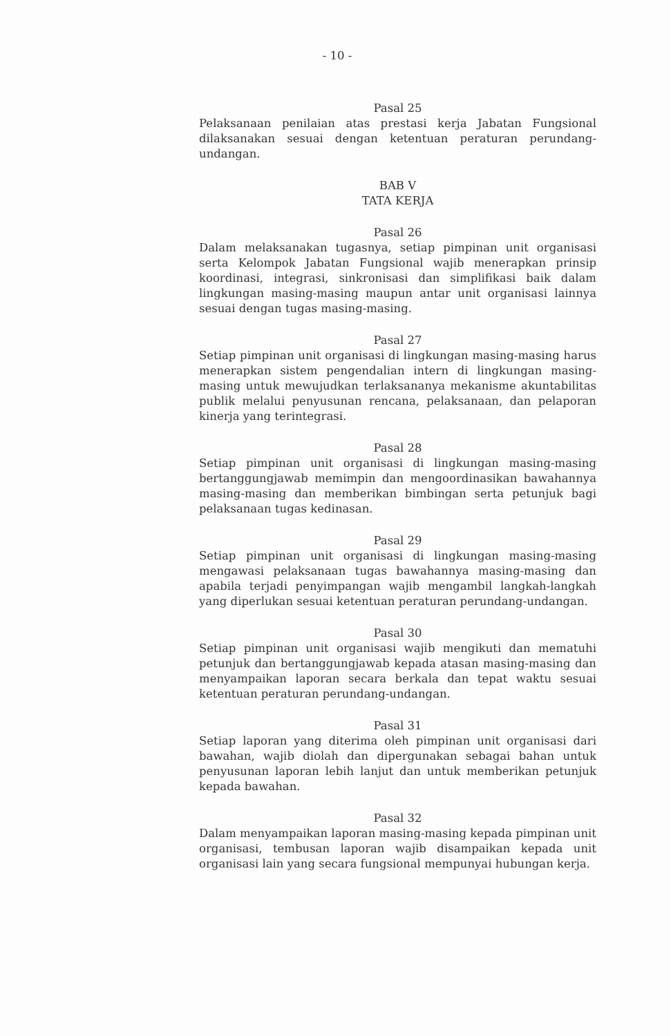- 10 -
Pasal 25
Pelaksanaan penilaian atas prestasi kerja Jabatan Fungsional dilaksanakan sesuai dengan ketentuan peraturan perundang-undangan.
BAB V
TATA KERJA
Pasal 26
Dalam melaksanakan tugasnya, setiap pimpinan unit organisasi serta Kelompok Jabatan Fungsional wajib menerapkan prinsip koordinasi, integrasi, sinkronisasi dan simplifikasi baik dalam lingkungan masing-masing maupun antar unit organisasi lainnya sesuai dengan tugas masing-masing.
Pasal 27
Setiap pimpinan unit organisasi di lingkungan masing-masing harus menerapkan sistem pengendalian intern di lingkungan masing-masing untuk mewujudkan terlaksananya mekanisme akuntabilitas publik melalui penyusunan rencana, pelaksanaan, dan pelaporan kinerja yang terintegrasi.
Pasal 28
Setiap pimpinan unit organisasi di lingkungan masing-masing bertanggungjawab memimpin dan mengoordinasikan bawahannya masing-masing dan memberikan bimbingan serta petunjuk bagi pelaksanaan tugas kedinasan.
Pasal 29
Setiap pimpinan unit organisasi di lingkungan masing-masing mengawasi pelaksanaan tugas bawahannya masing-masing dan apabila terjadi penyimpangan wajib mengambil langkah-langkah yang diperlukan sesuai ketentuan peraturan perundang-undangan.
Pasal 30
Setiap pimpinan unit organisasi wajib mengikuti dan mematuhi petunjuk dan bertanggungjawab kepada atasan masing-masing dan menyampaikan laporan secara berkala dan tepat waktu sesuai ketentuan peraturan perundang-undangan.
Pasal 31
Setiap laporan yang diterima oleh pimpinan unit organisasi dari bawahan, wajib diolah dan dipergunakan sebagai bahan untuk penyusunan laporan lebih lanjut dan untuk memberikan petunjuk kepada bawahan.
Pasal 32
Dalam menyampaikan laporan masing-masing kepada pimpinan unit organisasi, tembusan laporan wajib disampaikan kepada unit organisasi lain yang secara fungsional mempunyai hubungan kerja.